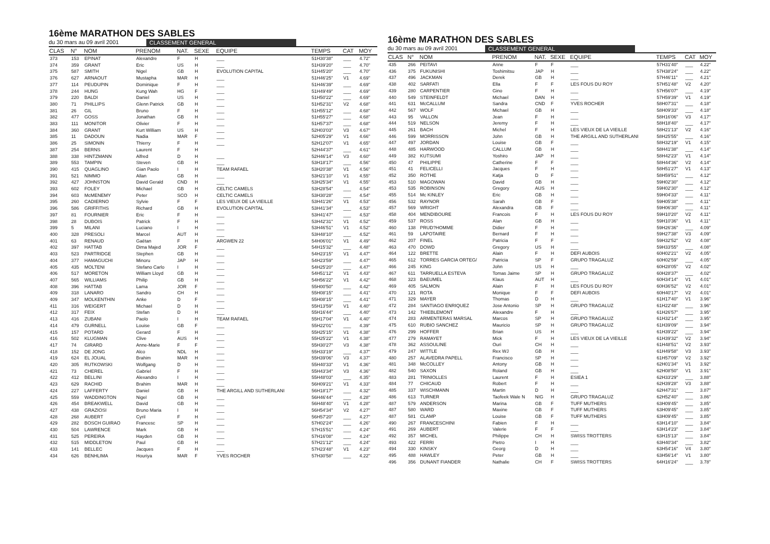16ème MARATHON DES SABLES
du 30 mars au 09 avril 2001 CLASSEMENT GENERAL
| CLAS | N° | NOM | PRENOM | NAT. | SEXE | EQUIPE | TEMPS | CAT | MOY |
| --- | --- | --- | --- | --- | --- | --- | --- | --- | --- |
| 373 | 153 | EPINAT | Alexandre | F | H | ___ | 51H30'38" | ___ | 4.72" |
| 374 | 359 | GRANT | Eric | US | H | ___ | 51H39'20" | ___ | 4.70" |
| 375 | 587 | SMITH | Nigel | GB | H | EVOLUTION CAPITAL | 51H45'20" | ___ | 4.70" |
| 376 | 627 | ARNAOUT | Mustapha | MAR | H | ___ | 51H46'25" | V1 | 4.69" |
| 377 | 114 | PEUDUPIN | Dominique | F | H | ___ | 51H46'39" | ___ | 4.69" |
| 378 | 244 | HUNG | Kung Wah | HG | F | ___ | 51H49'49" | ___ | 4.69" |
| 379 | 220 | BALDI | Daniel | US | H | ___ | 51H50'22" | ___ | 4.69" |
| 380 | 71 | PHILLIPS | Glenn Patrick | GB | H | ___ | 51H52'31" | V2 | 4.68" |
| 381 | 26 | GIL | Bruno | F | H | ___ | 51H55'12" | ___ | 4.68" |
| 382 | 477 | GOSS | Jonathan | GB | H | ___ | 51H55'27" | ___ | 4.68" |
| 383 | 111 | MONITOR | Olivier | F | H | ___ | 51H57'37" | ___ | 4.68" |
| 384 | 360 | GRANT | Kurt William | US | H | ___ | 52H03'03" | V3 | 4.67" |
| 385 | 11 | DADOUN | Nadia | MAR | F | ___ | 52H05'29" | V1 | 4.66" |
| 386 | 25 | SIMONIN | Thierry | F | H | ___ | 52H12'07" | V1 | 4.65" |
| 387 | 254 | BERNS | Laurent | F | H | | 52H44'37" | ___ | 4.61" |
| 388 | 338 | HINTZMANN | Alfred | D | H | ___ | 52H46'14" | V3 | 4.60" |
| 389 | 553 | TAMPIN | Steven | GB | H | ___ | 53H18'17" | ___ | 4.56" |
| 390 | 415 | QUAGLINO | Gian Paolo | I | H | TEAM RAFAEL | 53H20'38" | V1 | 4.56" |
| 391 | 521 | NIMMO | Allan | GB | H | ___ | 53H21'10" | V1 | 4.55" |
| 392 | 427 | JOHNSTON | David Gerald | CND | H | ___ | 53H25'34" | V1 | 4.55" |
| 393 | 602 | FOLEY | Michael | GB | H | CELTIC CAMELS | 53H28'54" | ___ | 4.54" |
| 394 | 603 | McMENEMY | Peter | SCO | H | CELTIC CAMELS | 53H30'28" | ___ | 4.54" |
| 395 | 260 | CADIERNO | Sylvie | F | F | LES VIEUX DE LA VIEILLE | 53H41'26" | V1 | 4.53" |
| 396 | 586 | GRIFFITHS | Richard | GB | H | EVOLUTION CAPITAL | 53H41'34" | ___ | 4.53" |
| 397 | 81 | FOURNIER | Eric | F | H | ___ | 53H41'47" | ___ | 4.53" |
| 398 | 28 | DUBOIS | Patrick | F | H | ___ | 53H42'31" | V1 | 4.52" |
| 399 | 5 | MILANI | Luciano | I | H | ___ | 53H46'51" | V1 | 4.52" |
| 400 | 328 | PRESOLI | Marcel | AUT | H | ___ | 53H48'10" | ___ | 4.52" |
| 401 | 63 | RENAUD | Gaëtan | F | H | ARGWEN 22 | 54H06'01" | V1 | 4.49" |
| 402 | 397 | HATTAB | Dima Majed | JOR | F | ___ | 54H15'32" | ___ | 4.48" |
| 403 | 523 | PARTRIDGE | Stephen | GB | H | ___ | 54H23'15" | V1 | 4.47" |
| 404 | 377 | HAMAGUCHI | Minoru | JAP | H | ___ | 54H23'59" | ___ | 4.47" |
| 405 | 435 | MOLTENI | Stefano Carlo | I | H | ___ | 54H25'20" | ___ | 4.47" |
| 406 | 517 | MORETON | William Lloyd | GB | H | ___ | 54H51'12" | V1 | 4.43" |
| 407 | 565 | WILLIAMS | Philip | GB | H | ___ | 54H56'22" | V1 | 4.42" |
| 408 | 396 | HATTAB | Lama | JOR | F | ___ | 55H00'50" | ___ | 4.42" |
| 409 | 318 | LANARO | Sandro | CH | H | ___ | 55H08'15" | ___ | 4.41" |
| 409 | 347 | MOLKENTHIN | Anke | D | F | ___ | 55H08'15" | ___ | 4.41" |
| 411 | 316 | WEIGERT | Michael | D | H | ___ | 55H13'59" | V1 | 4.40" |
| 412 | 317 | FEIX | Stefan | D | H | ___ | 55H16'44" | ___ | 4.40" |
| 413 | 416 | ZUBANI | Paolo | I | H | TEAM RAFAEL | 55H17'04" | V1 | 4.40" |
| 414 | 479 | GURNELL | Louise | GB | F | ___ | 55H22'01" | ___ | 4.39" |
| 415 | 157 | POTARD | Gerard | F | H | ___ | 55H25'15" | V1 | 4.38" |
| 416 | 502 | KLUGMAN | Clive | AUS | H | ___ | 55H25'22" | V1 | 4.38" |
| 417 | 74 | GIRARD | Anne-Marie | F | F | ___ | 55H30'27" | V3 | 4.38" |
| 418 | 152 | DE JONG | Alco | NDL | H | ___ | 55H33'19" | ___ | 4.37" |
| 419 | 624 | EL JOUAL | Brahim | MAR | H | ___ | 55H39'06" | V3 | 4.37" |
| 420 | 305 | RUTKOWSKI | Wolfgang | D | H | ___ | 55H40'33" | V1 | 4.36" |
| 421 | 73 | CHEREL | Gabriel | F | H | ___ | 55H43'34" | V3 | 4.36" |
| 422 | 412 | BELLINI | Alexandro | I | H | ___ | 55H48'03" | ___ | 4.35" |
| 423 | 629 | RACHID | Brahim | MAR | H | ___ | 56H09'21" | V1 | 4.33" |
| 424 | 227 | LAFFERTY | Daniel | GB | H | THE ARGILL AND SUTHERLANI | 56H18'17" | ___ | 4.32" |
| 425 | 559 | WADDINGTON | Nigel | GB | H | ___ | 56H46'44" | ___ | 4.28" |
| 426 | 454 | BREAKWELL | David | GB | H | ___ | 56H48'40" | V1 | 4.28" |
| 427 | 438 | GRAZIOSI | Bruno Maria | I | H | ___ | 56H54'34" | V2 | 4.27" |
| 428 | 268 | AUBERT | Cyril | F | H | ___ | 56H57'20" | ___ | 4.27" |
| 429 | 282 | BOSCH GUIRAO | Francesc | SP | H | ___ | 57H02'24" | ___ | 4.26" |
| 430 | 504 | LAWRENCE | Mark | GB | H | ___ | 57H15'51" | ___ | 4.24" |
| 431 | 525 | PEREIRA | Hayden | GB | H | ___ | 57H16'08" | ___ | 4.24" |
| 432 | 515 | MIDDLETON | Paul | GB | H | ___ | 57H21'12" | ___ | 4.24" |
| 433 | 141 | BELLEC | Jacques | F | H | ___ | 57H23'48" | V1 | 4.23" |
| 434 | 626 | BENHLIMA | Houriya | MAR | F | YVES ROCHER | 57H30'58" | ___ | 4.22" |
16ème MARATHON DES SABLES
du 30 mars au 09 avril 2001 CLASSEMENT GENERAL
| CLAS | N° | NOM | PRENOM | NAT. | SEXE | EQUIPE | TEMPS | CAT | MOY |
| --- | --- | --- | --- | --- | --- | --- | --- | --- | --- |
| 435 | 266 | PEITAVI | Anne | F | F | ___ | 57H31'40" | ___ | 4.22" |
| 436 | 375 | FUKUNISHI | Toshimitsu | JAP | H | ___ | 57H38'24" | ___ | 4.22" |
| 437 | 496 | JACKMAN | Derek | GB | H | ___ | 57H46'11" | ___ | 4.21" |
| 438 | 402 | SARFATI | Ella | F | F | LES FOUS DU ROY | 57H51'48" | V2 | 4.20" |
| 439 | 280 | CARPENTIER | Gino | F | H | ___ | 57H56'07" | ___ | 4.19" |
| 440 | 549 | STEINFELDT | Michael | DAN | H | ___ | 57H59'39" | V1 | 4.19" |
| 441 | 631 | McCALLUM | Sandra | CND | F | YVES ROCHER | 58H07'31" | ___ | 4.18" |
| 442 | 567 | WOLF | Michael | GB | H | ___ | 58H09'33" | ___ | 4.18" |
| 443 | 95 | VALLON | Jean | F | H | ___ | 58H16'06" | V3 | 4.17" |
| 444 | 519 | NELSON | Jeremy | F | H | ___ | 58H18'40" | ___ | 4.17" |
| 445 | 261 | BACH | Michel | F | H | LES VIEUX DE LA VIEILLE | 58H21'13" | V2 | 4.16" |
| 446 | 599 | MORRISSON | John | GB | H | THE ARGILL AND SUTHERLANI | 58H25'55" | ___ | 4.16" |
| 447 | 497 | JORDAN | Louise | GB | F | ___ | 58H32'19" | V1 | 4.15" |
| 448 | 485 | HARWOOD | CALLUM | GB | H | ___ | 58H41'38" | ___ | 4.14" |
| 449 | 382 | KUTSUMI | Yoshiro | JAP | H | ___ | 58H42'23" | V1 | 4.14" |
| 450 | 47 | PHILIPPE | Catherine | F | F | ___ | 58H44'36" | V2 | 4.14" |
| 451 | 41 | FELICELLI | Jacques | F | H | ___ | 58H51'27" | V1 | 4.13" |
| 452 | 350 | ROTHE | Katja | D | F | ___ | 58H59'51" | ___ | 4.12" |
| 453 | 510 | MAGOWAN | David | GB | H | ___ | 59H02'30" | ___ | 4.12" |
| 453 | 535 | ROBINSON | Gregory | AUS | H | ___ | 59H02'30" | ___ | 4.12" |
| 455 | 514 | Mc KINLEY | Eric | GB | H | ___ | 59H04'33" | ___ | 4.11" |
| 456 | 532 | RAYNOR | Sarah | GB | F | ___ | 59H05'38" | ___ | 4.11" |
| 457 | 569 | WRIGHT | Alexandra | GB | F | ___ | 59H06'30" | ___ | 4.11" |
| 458 | 404 | MENDIBOURE | Francois | F | H | LES FOUS DU ROY | 59H10'20" | V2 | 4.11" |
| 459 | 537 | ROSS | Alan | GB | H | ___ | 59H10'36" | V1 | 4.11" |
| 460 | 138 | PRUD?HOMME | Didier | F | H | ___ | 59H26'36" | ___ | 4.09" |
| 461 | 59 | LAPOTAIRE | Bernard | F | H | ___ | 59H27'38" | V3 | 4.09" |
| 462 | 207 | FINEL | Patricia | F | F | ___ | 59H32'52" | V2 | 4.08" |
| 463 | 470 | DOWD | Gregory | US | H | ___ | 59H33'55" | ___ | 4.08" |
| 464 | 122 | BRETTE | Alain | F | H | DEFI AUBOIS | 60H02'21" | V2 | 4.05" |
| 465 | 612 | TORRES GARCIA ORTEG/ | Patricia | SP | F | GRUPO TRAGALUZ | 60H02'59" | ___ | 4.05" |
| 466 | 245 | KING | John | US | H | ___ | 60H28'05" | V2 | 4.02" |
| 467 | 611 | TARRUELLA ESTEVA | Tomas Jaime | SP | H | GRUPO TRAGALUZ | 60H28'37" | ___ | 4.02" |
| 468 | 323 | BAEUMEL | Klaus | AUT | H | ___ | 60H34'14" | V1 | 4.01" |
| 469 | 405 | SALMON | Alain | F | H | LES FOUS DU ROY | 60H36'52" | V2 | 4.01" |
| 470 | 121 | ROTA | Monique | F | F | DEFI AUBOIS | 60H40'17" | V2 | 4.01" |
| 471 | 329 | MAYER | Thomas | D | H | ___ | 61H17'40" | V1 | 3.96" |
| 472 | 284 | SANTIAGO ENRIQUEZ | Jose Antonio | SP | H | GRUPO TRAGALUZ | 61H22'48" | ___ | 3.96" |
| 473 | 142 | THIEBLEMONT | Alexandre | F | H | ___ | 61H26'57" | ___ | 3.95" |
| 474 | 283 | ARMENTERAS MARSAL | Marcos | SP | H | GRUPO TRAGALUZ | 61H32'14" | ___ | 3.95" |
| 475 | 610 | RUBIO SANCHEZ | Mauricio | SP | H | GRUPO TRAGALUZ | 61H39'09" | ___ | 3.94" |
| 476 | 299 | HOFFER | Brian | US | H | ___ | 61H39'22" | ___ | 3.94" |
| 477 | 279 | RAMAYET | Mick | F | H | LES VIEUX DE LA VIEILLE | 61H39'32" | V2 | 3.94" |
| 478 | 362 | ASSOULINE | Ouri | CH | H | ___ | 61H48'51" | V2 | 3.93" |
| 479 | 247 | WITTLE | Rex WJ | GB | H | ___ | 61H49'58" | V3 | 3.93" |
| 480 | 257 | ALAVEDRA PAPELL | Francisco | SP | H | ___ | 61H57'09" | V2 | 3.92" |
| 481 | 348 | McCOLLEY | Antony | GB | H | ___ | 62H01'34" | V1 | 3.92" |
| 482 | 540 | SAXON | Roland | GB | H | ___ | 62H08'50" | V1 | 3.91" |
| 483 | 281 | TRINIOLLES | Laurent | F | H | ESIEA 1 | 62H33'29" | ___ | 3.88" |
| 484 | 77 | CHICAUD | Robert | F | H | ___ | 62H39'28" | V3 | 3.88" |
| 485 | 337 | WISCHMANN | Martin | D | H | ___ | 62H47'31" | ___ | 3.87" |
| 486 | 613 | TURNER | Taofeek Wale N | NIG | H | GRUPO TRAGALUZ | 62H52'40" | ___ | 3.86" |
| 487 | 579 | ANDERSON | Marina | GB | F | TUFF MUTHERS | 63H09'45" | ___ | 3.85" |
| 487 | 580 | WARD | Maxine | GB | F | TUFF MUTHERS | 63H09'45" | ___ | 3.85" |
| 487 | 581 | CLAMP | Louise | GB | F | TUFF MUTHERS | 63H09'45" | ___ | 3.85" |
| 490 | 267 | FRANCESCHINI | Fabien | F | H | ___ | 63H14'10" | ___ | 3.84" |
| 491 | 269 | AUBERT | Valerie | F | F | ___ | 63H14'23" | ___ | 3.84" |
| 492 | 357 | MICHEL | Philippe | CH | H | SWISS TROTTERS | 63H15'13" | ___ | 3.84" |
| 493 | 422 | FERRI | Pietro | I | H | ___ | 63H40'34" | ___ | 3.82" |
| 494 | 330 | KINSKY | Georg | D | H | ___ | 63H54'16" | V4 | 3.80" |
| 495 | 488 | HAWLEY | Peter | GB | H | ___ | 63H56'14" | V1 | 3.80" |
| 496 | 356 | DUNANT FIANDER | Nathalie | CH | F | SWISS TROTTERS | 64H16'24" | ___ | 3.78" |